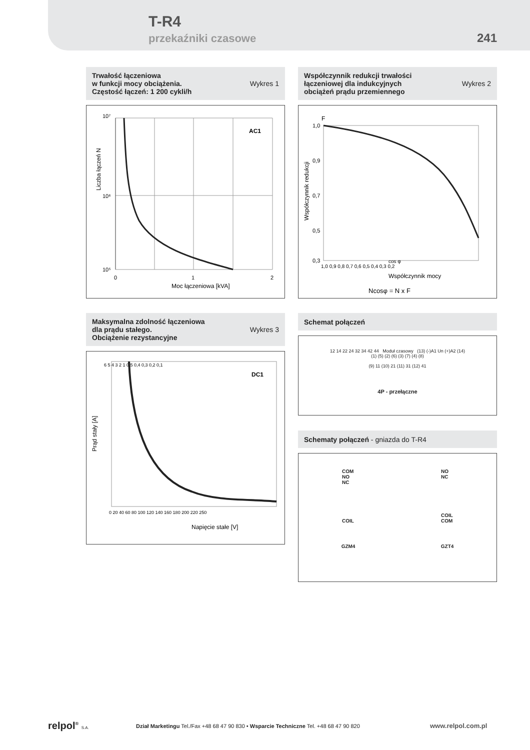T-R4
przekaźniki czasowe 241
Trwałość łączeniowa
w funkcji mocy obciążenia.
Częstość łączeń: 1 200 cykli/h
Wykres 1
10⁷
10⁶
10⁵
AC1
0
1
2
Moc łączeniowa [kVA]
Liczba łączeń N
Współczynnik redukcji trwałości
łączeniowej dla indukcyjnych
obciążeń prądu przemiennego
Wykres 2
F
1,0
0,9
0,7
0,5
0,3
1,0 0,9 0,8 0,7 0,6 0,5 0,4 0,3 0,2
cos φ
Współczynnik mocy
Ncosφ = N x F
Współczynnik redukcji
Maksymalna zdolność łączeniowa
dla prądu stałego.
Obciążenie rezystancyjne
Wykres 3
DC1
6 5 4 3 2 1 0,5 0,4 0,3 0,2 0,1
0 20 40 60 80 100 120 140 160 180 200 220 250
Napięcie stałe [V]
Prąd stały [A]
Schemat połączeń
12 14 22 24 32 34 42 44 Moduł czasowy (13) (-)A1 Un (+)A2 (14)
(1) (5) (2) (6) (3) (7) (4) (8)
(9) 11 (10) 21 (11) 31 (12) 41
4P - przełączne
Schematy połączeń - gniazda do T-R4
COM
NO
NC
COIL
NO
NC
COIL
COM
GZM4 GZT4
relpol<sup>®</sup> S.A.
Dział Marketingu Tel./Fax +48 68 47 90 830 • Wsparcie Techniczne Tel. +48 68 47 90 820
www.relpol.com.pl